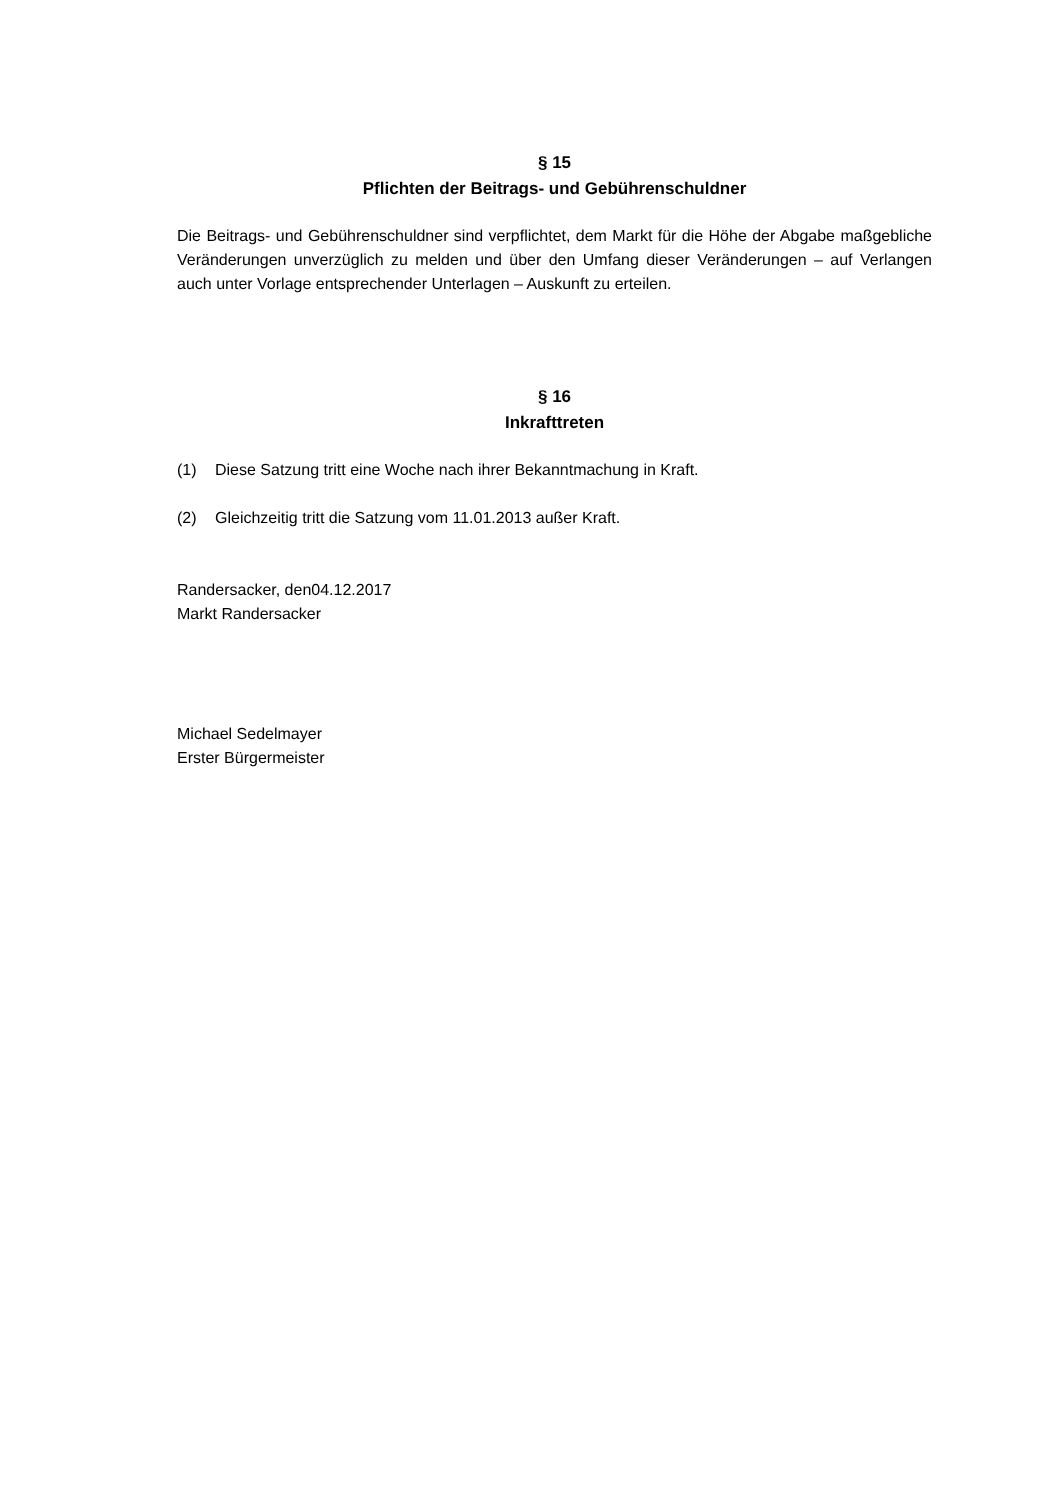§ 15
Pflichten der Beitrags- und Gebührenschuldner
Die Beitrags- und Gebührenschuldner sind verpflichtet, dem Markt für die Höhe der Abgabe maßgebliche Veränderungen unverzüglich zu melden und über den Umfang dieser Veränderungen – auf Verlangen auch unter Vorlage entsprechender Unterlagen – Auskunft zu erteilen.
§ 16
Inkrafttreten
(1) Diese Satzung tritt eine Woche nach ihrer Bekanntmachung in Kraft.
(2) Gleichzeitig tritt die Satzung vom 11.01.2013 außer Kraft.
Randersacker, den04.12.2017
Markt Randersacker
Michael Sedelmayer
Erster Bürgermeister